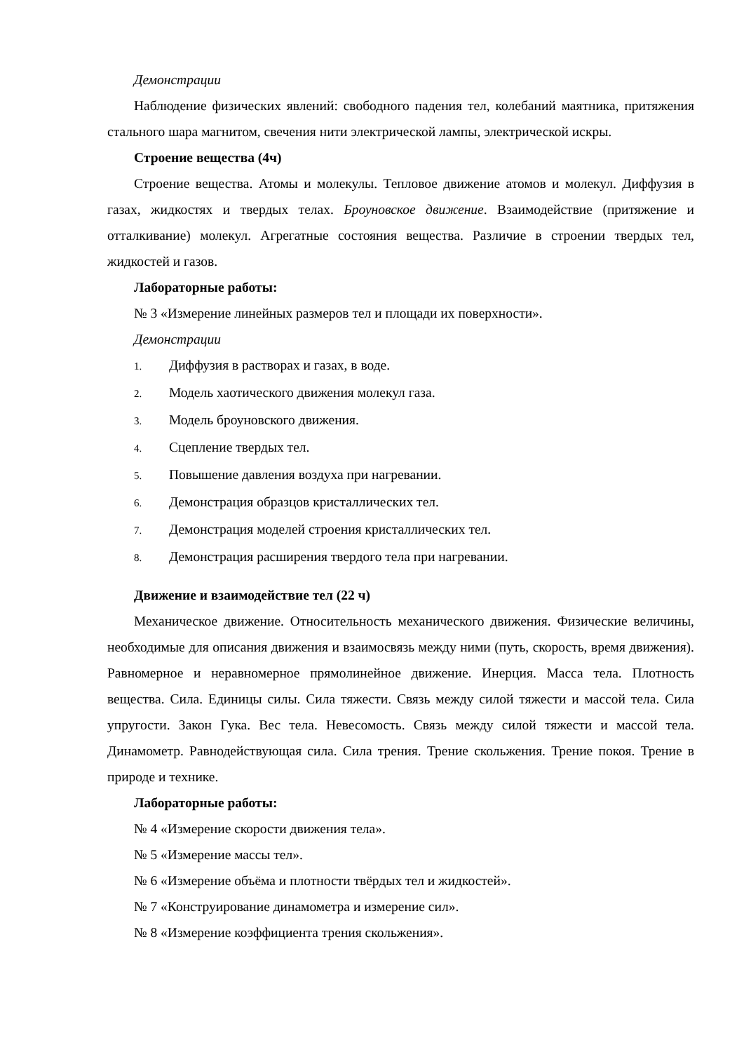Демонстрации
Наблюдение физических явлений: свободного падения тел, колебаний маятника, притяжения стального шара магнитом, свечения нити электрической лампы, электрической искры.
Строение вещества (4ч)
Строение вещества. Атомы и молекулы. Тепловое движение атомов и молекул. Диффузия в газах, жидкостях и твердых телах. Броуновское движение. Взаимодействие (притяжение и отталкивание) молекул. Агрегатные состояния вещества. Различие в строении твердых тел, жидкостей и газов.
Лабораторные работы:
№ 3 «Измерение линейных размеров тел и площади их поверхности».
Демонстрации
1. Диффузия в растворах и газах, в воде.
2. Модель хаотического движения молекул газа.
3. Модель броуновского движения.
4. Сцепление твердых тел.
5. Повышение давления воздуха при нагревании.
6. Демонстрация образцов кристаллических тел.
7. Демонстрация моделей строения кристаллических тел.
8. Демонстрация расширения твердого тела при нагревании.
Движение и взаимодействие тел (22 ч)
Механическое движение. Относительность механического движения. Физические величины, необходимые для описания движения и взаимосвязь между ними (путь, скорость, время движения). Равномерное и неравномерное прямолинейное движение. Инерция. Масса тела. Плотность вещества. Сила. Единицы силы. Сила тяжести. Связь между силой тяжести и массой тела. Сила упругости. Закон Гука. Вес тела. Невесомость. Связь между силой тяжести и массой тела. Динамометр. Равнодействующая сила. Сила трения. Трение скольжения. Трение покоя. Трение в природе и технике.
Лабораторные работы:
№ 4 «Измерение скорости движения тела».
№ 5 «Измерение массы тел».
№ 6 «Измерение объёма и плотности твёрдых тел и жидкостей».
№ 7 «Конструирование динамометра и измерение сил».
№ 8 «Измерение коэффициента трения скольжения».